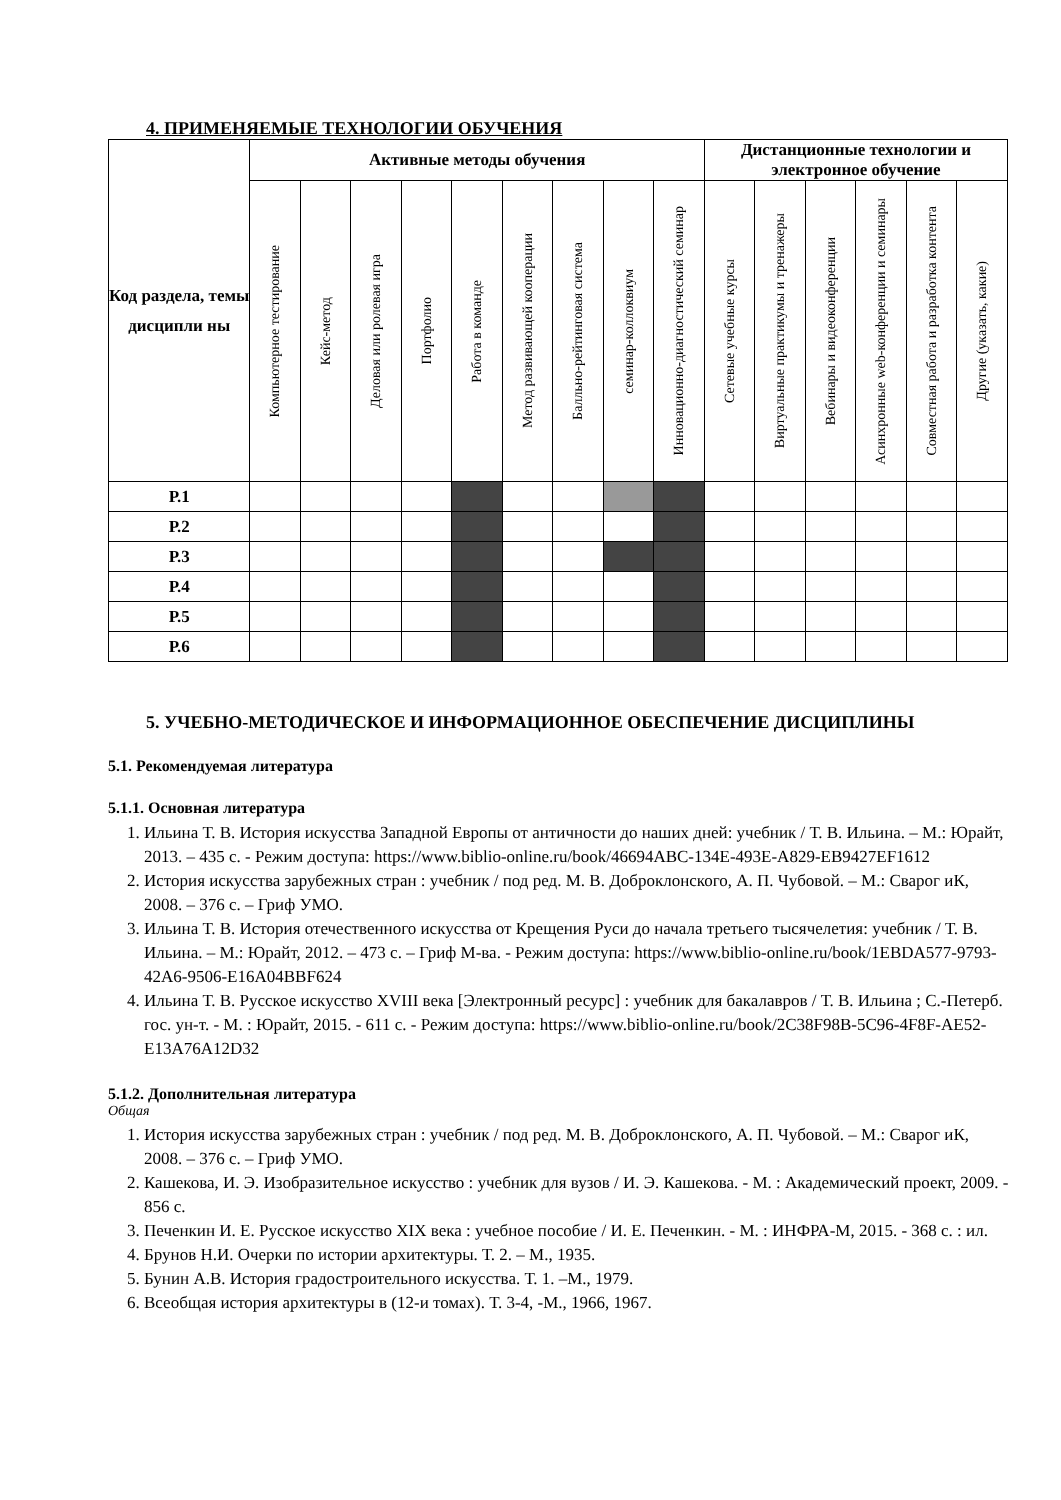4. ПРИМЕНЯЕМЫЕ ТЕХНОЛОГИИ ОБУЧЕНИЯ
| Код раздела, темы дисципли ны | Активные методы обучения | | | | | | | | | Дистанционные технологии и электронное обучение | | | | | |
| --- | --- | --- | --- | --- | --- | --- | --- | --- | --- | --- | --- | --- | --- | --- | --- |
| | Компьютерное тестирование | Кейс-метод | Деловая или ролевая игра | Портфолио | Работа в команде | Метод развивающей кооперации | Балльно-рейтинговая система | семинар-коллоквиум | Инновационно-диагностический семинар | Сетевые учебные курсы | Виртуальные практикумы и тренажеры | Вебинары и видеоконференции | Асинхронные web-конференции и семинары | Совместная работа и разработка контента | Другие (указать, какие) |
| Р.1 | | | | | | | | | | | | | | | |
| Р.2 | | | | | | | | | | | | | | | |
| Р.3 | | | | | | | | | | | | | | | |
| Р.4 | | | | | | | | | | | | | | | |
| Р.5 | | | | | | | | | | | | | | | |
| Р.6 | | | | | | | | | | | | | | | |
5. УЧЕБНО-МЕТОДИЧЕСКОЕ И ИНФОРМАЦИОННОЕ ОБЕСПЕЧЕНИЕ ДИСЦИПЛИНЫ
5.1. Рекомендуемая литература
5.1.1. Основная литература
1. Ильина Т. В. История искусства Западной Европы от античности до наших дней: учебник / Т. В. Ильина. – М.: Юрайт, 2013. – 435 с. - Режим доступа: https://www.biblio-online.ru/book/46694ABC-134E-493E-A829-EB9427EF1612
2. История искусства зарубежных стран : учебник / под ред. М. В. Доброклонского, А. П. Чубовой. – М.: Сварог иК, 2008. – 376 с. – Гриф УМО.
3. Ильина Т. В. История отечественного искусства от Крещения Руси до начала третьего тысячелетия: учебник / Т. В. Ильина. – М.: Юрайт, 2012. – 473 с. – Гриф М-ва. - Режим доступа: https://www.biblio-online.ru/book/1EBDA577-9793-42A6-9506-E16A04BBF624
4. Ильина Т. В. Русское искусство XVIII века [Электронный ресурс] : учебник для бакалавров / Т. В. Ильина ; С.-Петерб. гос. ун-т. - М. : Юрайт, 2015. - 611 с. - Режим доступа: https://www.biblio-online.ru/book/2C38F98B-5C96-4F8F-AE52-E13A76A12D32
5.1.2. Дополнительная литература
Общая
1. История искусства зарубежных стран : учебник / под ред. М. В. Доброклонского, А. П. Чубовой. – М.: Сварог иК, 2008. – 376 с. – Гриф УМО.
2. Кашекова, И. Э. Изобразительное искусство : учебник для вузов / И. Э. Кашекова. - М. : Академический проект, 2009. - 856 с.
3. Печенкин И. Е. Русское искусство XIX века : учебное пособие / И. Е. Печенкин. - М. : ИНФРА-М, 2015. - 368 с. : ил.
4. Брунов Н.И. Очерки по истории архитектуры. Т. 2. – М., 1935.
5. Бунин А.В. История градостроительного искусства. Т. 1. –М., 1979.
6. Всеобщая история архитектуры в (12-и томах). Т. 3-4, -М., 1966, 1967.